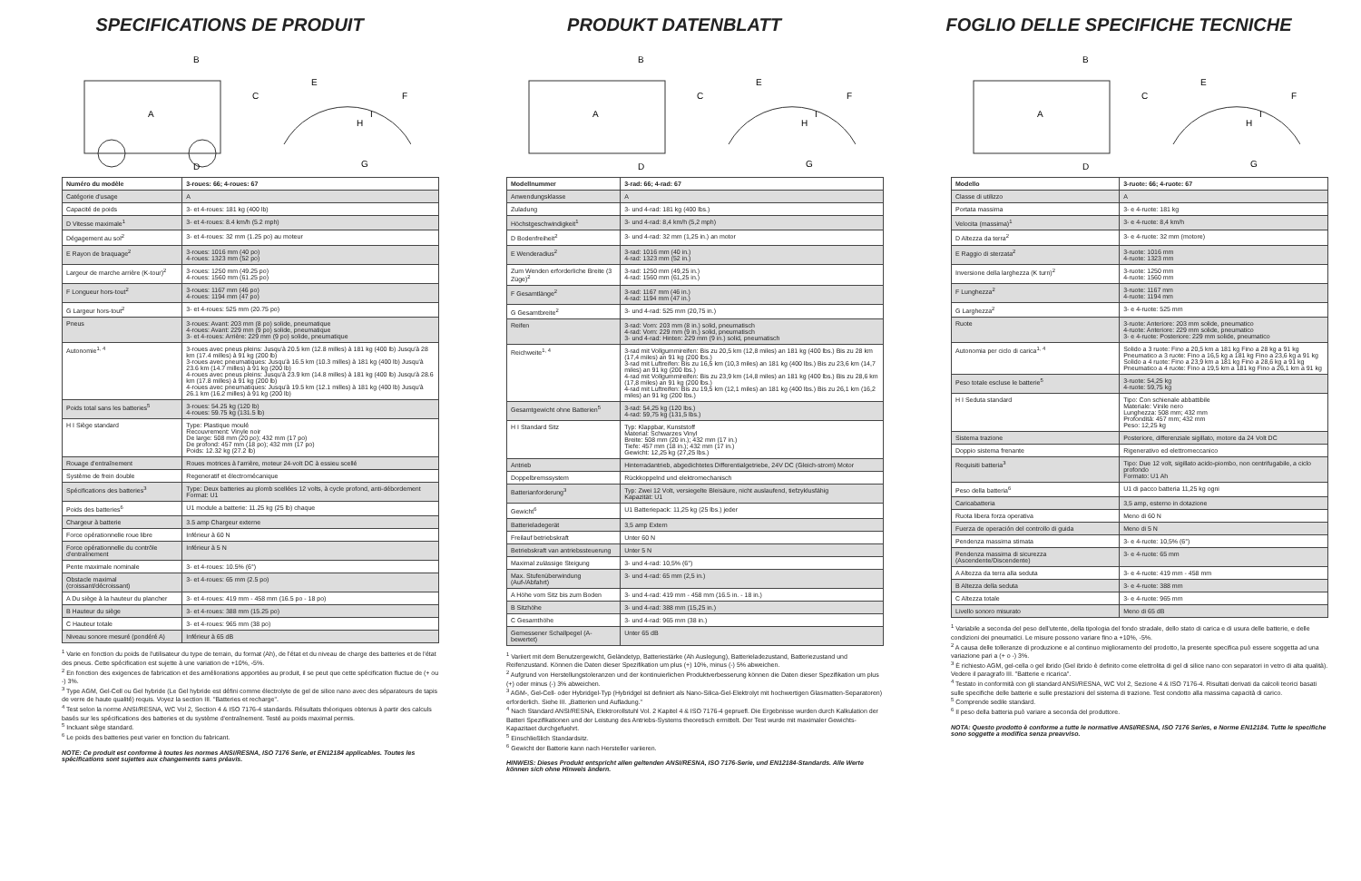SPECIFICATIONS DE PRODUIT
B
A
C
D
E
F
H
I
G
| Numéro du modèle | 3-roues: 66; 4-roues: 67 |
| --- | --- |
| Catégorie d'usage | A |
| Capacité de poids | 3- et 4-roues: 181 kg (400 lb) |
| D Vitesse maximale<sup>1</sup> | 3- et 4-roues: 8.4 km/h (5.2 mph) |
| Dégagement au sol<sup>2</sup> | 3- et 4-roues: 32 mm (1.25 po) au moteur |
| E Rayon de braquage<sup>2</sup> | 3-roues: 1016 mm (40 po) 4-roues: 1323 mm (52 po) |
| Largeur de marche arrière (K-tour)<sup>2</sup> | 3-roues: 1250 mm (49.25 po) 4-roues: 1560 mm (61.25 po) |
| F Longueur hors-tout<sup>2</sup> | 3-roues: 1167 mm (46 po) 4-roues: 1194 mm (47 po) |
| G Largeur hors-tout<sup>2</sup> | 3- et 4-roues: 525 mm (20.75 po) |
| Pneus | 3-roues: Avant: 203 mm (8 po) solide, pneumatique 4-roues: Avant: 229 mm (9 po) solide, pneumatique 3- et 4-roues: Arrière: 229 mm (9 po) solide, pneumatique |
| Autonomie<sup>1, 4</sup> | 3-roues avec pneus pleins: Jusqu'à 20.5 km (12.8 milles) à 181 kg (400 lb) Jusqu'à 28 km (17.4 milles) à 91 kg (200 lb) 3-roues avec pneumatiques: Jusqu'à 16.5 km (10.3 milles) à 181 kg (400 lb) Jusqu'à 23.6 km (14.7 milles) à 91 kg (200 lb) 4-roues avec pneus pleins: Jusqu'à 23.9 km (14.8 milles) à 181 kg (400 lb) Jusqu'à 28.6 km (17.8 milles) à 91 kg (200 lb) 4-roues avec pneumatiques: Jusqu'à 19.5 km (12.1 milles) à 181 kg (400 lb) Jusqu'à 26.1 km (16.2 milles) à 91 kg (200 lb) |
| Poids total sans les batteries<sup>5</sup> | 3-roues: 54.25 kg (120 lb) 4-roues: 59.75 kg (131.5 lb) |
| H I Siège standard | Type: Plastique moulé Recouvrement: Vinyle noir De large: 508 mm (20 po); 432 mm (17 po) De profond: 457 mm (18 po); 432 mm (17 po) Poids: 12.32 kg (27.2 lb) |
| Rouage d'entraînement | Roues motrices à l'arrière, moteur 24-volt DC à essieu scellé |
| Système de frein double | Regeneratif et électromécanique |
| Spécifications des batteries<sup>3</sup> | Type: Deux batteries au plomb scellées 12 volts, à cycle profond, anti-débordement Format: U1 |
| Poids des batteries<sup>6</sup> | U1 module a batterie: 11.25 kg (25 lb) chaque |
| Chargeur à batterie | 3.5 amp Chargeur externe |
| Force opérationnelle roue libre | Inférieur à 60 N |
| Force opérationnelle du contrôle d'entraînement | Inférieur à 5 N |
| Pente maximale nominale | 3- et 4-roues: 10.5% (6°) |
| Obstacle maximal (croissant/décroissant) | 3- et 4-roues: 65 mm (2.5 po) |
| A Du siège à la hauteur du plancher | 3- et 4-roues: 419 mm - 458 mm (16.5 po - 18 po) |
| B Hauteur du siège | 3- et 4-roues: 388 mm (15.25 po) |
| C Hauteur totale | 3- et 4-roues: 965 mm (38 po) |
| Niveau sonore mesuré (pondéré A) | Inférieur à 65 dB |
<sup>1</sup> Varie en fonction du poids de l'utilisateur du type de terrain, du format (Ah), de l'état et du niveau de charge des batteries et de l'état des pneus. Cette spécification est sujette à une variation de +10%, -5%.
<sup>2</sup> En fonction des exigences de fabrication et des améliorations apportées au produit, il se peut que cette spécification fluctue de (+ ou -) 3%.
<sup>3</sup> Type AGM, Gel-Cell ou Gel hybride (Le Gel hybride est défini comme électrolyte de gel de silice nano avec des séparateurs de tapis de verre de haute qualité) requis. Voyez la section III. "Batteries et recharge".
<sup>4</sup> Test selon la norme ANSI/RESNA, WC Vol 2, Section 4 & ISO 7176-4 standards. Résultats théoriques obtenus à partir des calculs basés sur les spécifications des batteries et du système d'entraînement. Testé au poids maximal permis.
<sup>5</sup> Incluant siège standard.
<sup>6</sup> Le poids des batteries peut varier en fonction du fabricant.
NOTE: Ce produit est conforme à toutes les normes ANSI/RESNA, ISO 7176 Serie, et EN12184 applicables. Toutes les spécifications sont sujettes aux changements sans préavis.
PRODUKT DATENBLATT
B
A
C
D
E
F
H
I
G
| Modellnummer | 3-rad: 66; 4-rad: 67 |
| --- | --- |
| Anwendungsklasse | A |
| Zuladung | 3- und 4-rad: 181 kg (400 lbs.) |
| Höchstgeschwindigkeit<sup>1</sup> | 3- und 4-rad: 8,4 km/h (5,2 mph) |
| D Bodenfreiheit<sup>2</sup> | 3- und 4-rad: 32 mm (1,25 in.) an motor |
| E Wenderadius<sup>2</sup> | 3-rad: 1016 mm (40 in.) 4-rad: 1323 mm (52 in.) |
| Zum Wenden erforderliche Breite (3 Züge)<sup>2</sup> | 3-rad: 1250 mm (49,25 in.) 4-rad: 1560 mm (61,25 in.) |
| F Gesamtlänge<sup>2</sup> | 3-rad: 1167 mm (46 in.) 4-rad: 1194 mm (47 in.) |
| G Gesamtbreite<sup>2</sup> | 3- und 4-rad: 525 mm (20,75 in.) |
| Reifen | 3-rad: Vorn: 203 mm (8 in.) solid, pneumatisch 4-rad: Vorn: 229 mm (9 in.) solid, pneumatisch 3- und 4-rad: Hinten: 229 mm (9 in.) solid, pneumatisch |
| Reichweite<sup>1, 4</sup> | 3-rad mit Vollgummireifen: Bis zu 20,5 km (12,8 miles) an 181 kg (400 lbs.) Bis zu 28 km (17,4 miles) an 91 kg (200 lbs.) 3-rad mit Luftreifen: Bis zu 16,5 km (10,3 miles) an 181 kg (400 lbs.) Bis zu 23,6 km (14,7 miles) an 91 kg (200 lbs.) 4-rad mit Vollgummireifen: Bis zu 23,9 km (14,8 miles) an 181 kg (400 lbs.) Bis zu 28,6 km (17,8 miles) an 91 kg (200 lbs.) 4-rad mit Luftreifen: Bis zu 19,5 km (12,1 miles) an 181 kg (400 lbs.) Bis zu 26,1 km (16,2 miles) an 91 kg (200 lbs.) |
| Gesamtgewicht ohne Batterien<sup>5</sup> | 3-rad: 54,25 kg (120 lbs.) 4-rad: 59,75 kg (131,5 lbs.) |
| H I Standard Sitz | Typ: Klappbar, Kunststoff Material: Schwarzes Vinyl Breite: 508 mm (20 in.); 432 mm (17 in.) Tiefe: 457 mm (18 in.); 432 mm (17 in.) Gewicht: 12,25 kg (27,25 lbs.) |
| Antrieb | Hinterradantrieb, abgedichtetes Differentialgetriebe, 24V DC (Gleich-strom) Motor |
| Doppelbremssystem | Rückkoppelnd und elektromechanisch |
| Batterianforderung<sup>3</sup> | Typ: Zwei 12 Volt, versiegelte Bleisäure, nicht auslaufend, tiefzyklusfähig Kapazität: U1 |
| Gewicht<sup>6</sup> | U1 Batteriepack: 11,25 kg (25 lbs.) jeder |
| Batterieladegerät | 3,5 amp Extern |
| Freilauf betriebskraft | Unter 60 N |
| Betriebskraft van antriebssteuerung | Unter 5 N |
| Maximal zulässige Steigung | 3- und 4-rad: 10,5% (6°) |
| Max. Stufenüberwindung (Auf-/Abfahrt) | 3- und 4-rad: 65 mm (2,5 in.) |
| A Höhe vom Sitz bis zum Boden | 3- und 4-rad: 419 mm - 458 mm (16.5 in. - 18 in.) |
| B Sitzhöhe | 3- und 4-rad: 388 mm (15,25 in.) |
| C Gesamthöhe | 3- und 4-rad: 965 mm (38 in.) |
| Gemessener Schallpegel (A-bewertet) | Unter 65 dB |
<sup>1</sup> Variiert mit dem Benutzergewicht, Geländetyp, Batteriestärke (Ah Auslegung), Batterieladezustand, Batteriezustand und Reifenzustand. Können die Daten dieser Spezifikation um plus (+) 10%, minus (-) 5% abweichen.
<sup>2</sup> Aufgrund von Herstellungstoleranzen und der kontinuierlichen Produktverbesserung können die Daten dieser Spezifikation um plus (+) oder minus (-) 3% abweichen.
<sup>3</sup> AGM-, Gel-Cell- oder Hybridgel-Typ (Hybridgel ist definiert als Nano-Silica-Gel-Elektrolyt mit hochwertigen Glasmatten-Separatoren) erforderlich. Siehe III. „Batterien und Aufladung."
<sup>4</sup> Nach Standard ANSI/RESNA, Elektrorollstuhl Vol. 2 Kapitel 4 & ISO 7176-4 gepruefl. Die Ergebnisse wurden durch Kalkulation der Batteri Spezifikationen und der Leistung des Antriebs-Systems theoretisch ermittelt. Der Test wurde mit maximaler Gewichts-Kapazitaet durchgefuehrt.
<sup>5</sup> Einschließlich Standardsitz.
<sup>6</sup> Gewicht der Batterie kann nach Hersteller variieren.
HINWEIS: Dieses Produkt entspricht allen geltenden ANSI/RESNA, ISO 7176-Serie, und EN12184-Standards. Alle Werte können sich ohne Hinweis ändern.
FOGLIO DELLE SPECIFICHE TECNICHE
B
A
C
D
E
F
H
I
G
| Modello | 3-ruote: 66; 4-ruote: 67 |
| --- | --- |
| Classe di utilizzo | A |
| Portata massima | 3- e 4-ruote: 181 kg |
| Velocita (massima)<sup>1</sup> | 3- e 4-ruote: 8,4 km/h |
| D Altezza da terra<sup>2</sup> | 3- e 4-ruote: 32 mm (motore) |
| E Raggio di sterzata<sup>2</sup> | 3-ruote: 1016 mm 4-ruote: 1323 mm |
| Inversione della larghezza (K turn)<sup>2</sup> | 3-ruote: 1250 mm 4-ruote: 1560 mm |
| F Lunghezza<sup>2</sup> | 3-ruote: 1167 mm 4-ruote: 1194 mm |
| G Larghezza<sup>2</sup> | 3- e 4-ruote: 525 mm |
| Ruote | 3-ruote: Anteriore: 203 mm solide, pneumatico 4-ruote: Anteriore: 229 mm solide, pneumatico 3- e 4-ruote: Posteriore: 229 mm solide, pneumatico |
| Autonomia per ciclo di carica<sup>1, 4</sup> | Solido a 3 ruote: Fino a 20,5 km a 181 kg Fino a 28 kg a 91 kg Pneumatico a 3 ruote: Fino a 16,5 kg a 181 kg Fino a 23,6 kg a 91 kg Solido a 4 ruote: Fino a 23,9 km a 181 kg Fino a 28,6 kg a 91 kg Pneumatico a 4 ruote: Fino a 19,5 km a 181 kg Fino a 26,1 km a 91 kg |
| Peso totale escluse le batterie<sup>5</sup> | 3-ruote: 54,25 kg 4-ruote: 59,75 kg |
| H I Seduta standard | Tipo: Con schienale abbattibile Materiale: Vinile nero Lunghezza: 508 mm; 432 mm Profondità: 457 mm; 432 mm Peso: 12,25 kg |
| Sistema trazione | Posteriore, differenziale sigillato, motore da 24 Volt DC |
| Doppio sistema frenante | Rigenerativo ed elettromeccanico |
| Requisiti batteria<sup>3</sup> | Tipo: Due 12 volt, sigillato acido-piombo, non centrifugabile, a ciclo profondo Formato: U1 Ah |
| Peso della batteria<sup>6</sup> | U1 di pacco batteria 11,25 kg ogni |
| Caricabatteria | 3,5 amp, esterno in dotazione |
| Ruota libera forza operativa | Meno di 60 N |
| Fuerza de operación del controllo di guida | Meno di 5 N |
| Pendenza massima stimata | 3- e 4-ruote: 10,5% (6°) |
| Pendenza massima di sicurezza (Ascendente/Discendente) | 3- e 4-ruote: 65 mm |
| A Altezza da terra alla seduta | 3- e 4-ruote: 419 mm - 458 mm |
| B Altezza della seduta | 3- e 4-ruote: 388 mm |
| C Altezza totale | 3- e 4-ruote: 965 mm |
| Livello sonoro misurato | Meno di 65 dB |
<sup>1</sup> Variabile a seconda del peso dell'utente, della tipologia del fondo stradale, dello stato di carica e di usura delle batterie, e delle condizioni dei pneumatici. Le misure possono variare fino a +10%, -5%.
<sup>2</sup> A causa delle tolleranze di produzione e al continuo miglioramento del prodotto, la presente specifica può essere soggetta ad una variazione pari a (+ o -) 3%.
<sup>3</sup> È richiesto AGM, gel-cella o gel ibrido (Gel ibrido è definito come elettrolita di gel di silice nano con separatori in vetro di alta qualità). Vedere il paragrafo III. "Batterie e ricarica".
<sup>4</sup> Testato in conformità con gli standard ANSI/RESNA, WC Vol 2, Sezione 4 & ISO 7176-4. Risultati derivati da calcoli teorici basati sulle specifiche delle batterie e sulle prestazioni del sistema di trazione. Test condotto alla massima capacità di carico.
<sup>5</sup> Comprende sedile standard.
<sup>6</sup> Il peso della batteria può variare a seconda del produttore.
NOTA: Questo prodotto è conforme a tutte le normative ANSI/RESNA, ISO 7176 Series, e Norme EN12184. Tutte le specifiche sono soggette a modifica senza preavviso.